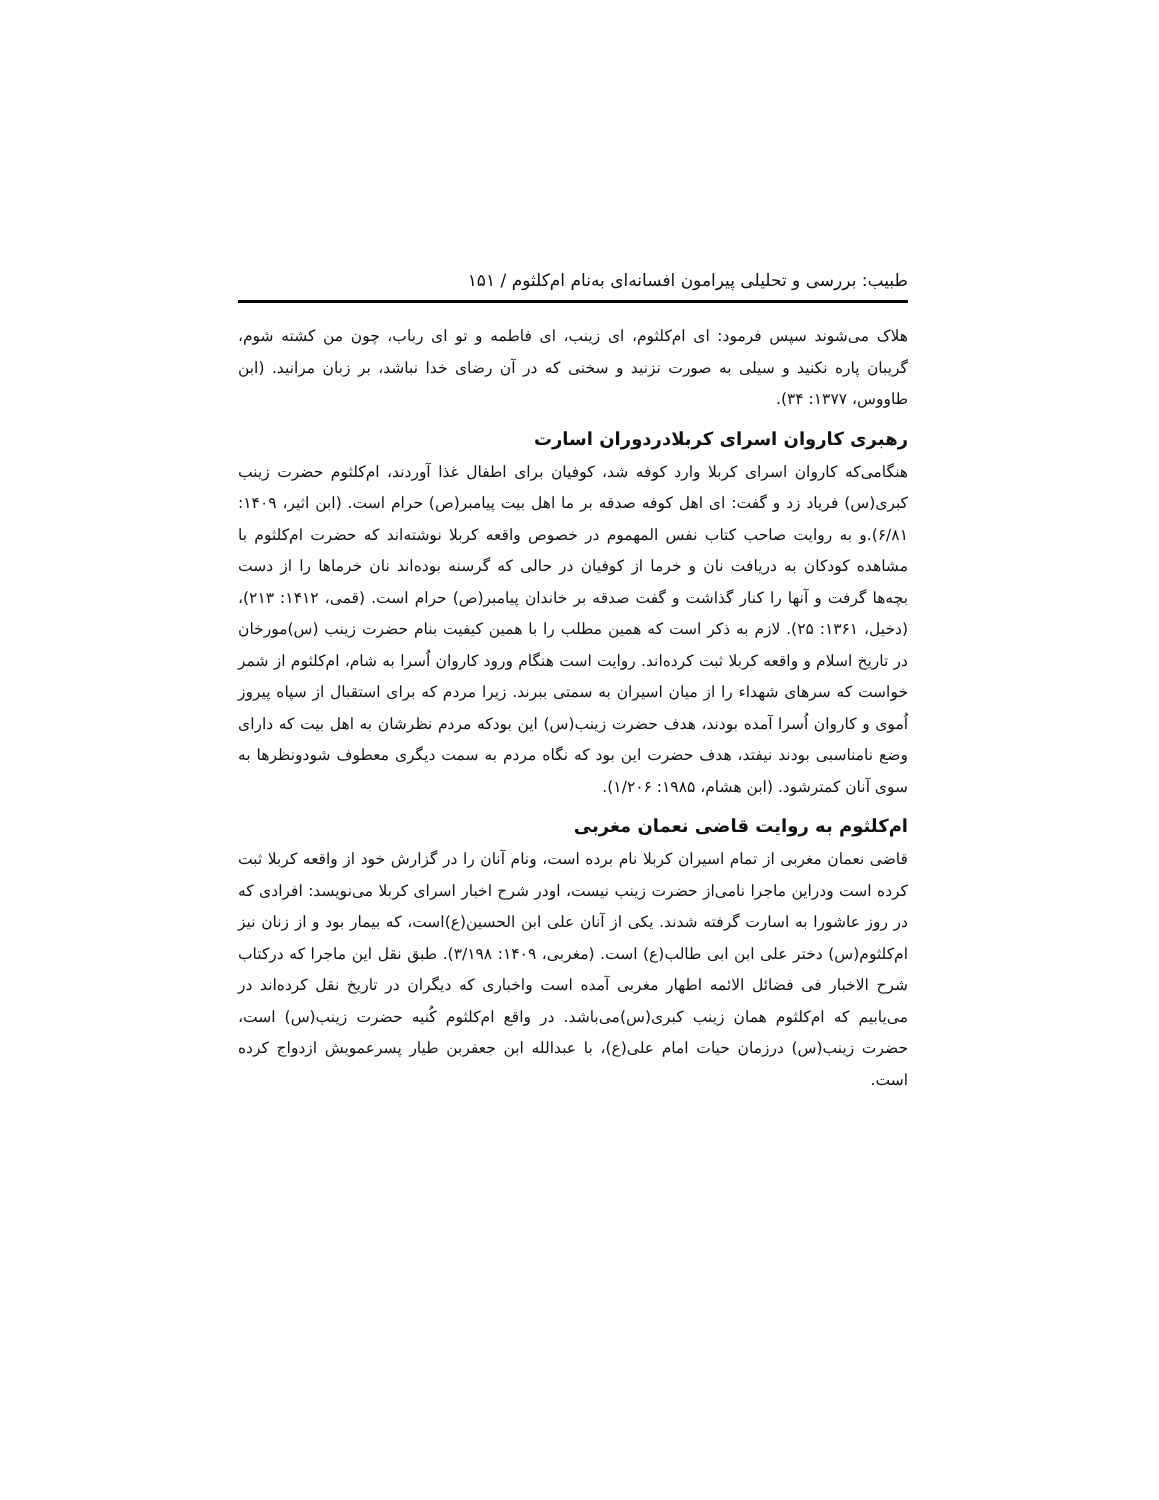طبیب: بررسی و تحلیلی پیرامون افسانه‌ای به‌نام ام‌کلثوم / ۱۵۱
هلاک می‌شوند سپس فرمود: ای ام‌کلثوم، ای زینب، ای فاطمه و تو ای رباب، چون من کشته شوم، گریبان پاره نکنید و سیلی به صورت نزنید و سخنی که در آن رضای خدا نباشد، بر زبان مرانید. (ابن طاووس، ۱۳۷۷: ۳۴).
رهبری کاروان اسرای کربلادردوران اسارت
هنگامی‌که کاروان اسرای کربلا وارد کوفه شد، کوفیان برای اطفال غذا آوردند، ام‌کلثوم حضرت زینب کبری(س) فریاد زد و گفت: ای اهل کوفه صدقه بر ما اهل بیت پیامبر(ص) حرام است. (ابن اثیر، ۱۴۰۹: ۶/۸۱).و به روایت صاحب کتاب نفس المهموم در خصوص واقعه کربلا نوشته‌اند که حضرت ام‌کلثوم با مشاهده کودکان به دریافت نان و خرما از کوفیان در حالی که گرسنه بوده‌اند نان خرماها را از دست بچه‌ها گرفت و آنها را کنار گذاشت و گفت صدقه بر خاندان پیامبر(ص) حرام است. (قمی، ۱۴۱۲: ۲۱۳)، (دخیل، ۱۳۶۱: ۲۵). لازم به ذکر است که همین مطلب را با همین کیفیت بنام حضرت زینب (س)مورخان در تاریخ اسلام و واقعه کربلا ثبت کرده‌اند. روایت است هنگام ورود کاروان اُسرا به شام، ام‌کلثوم از شمر خواست که سرهای شهداء را از میان اسیران به سمتی ببرند. زیرا مردم که برای استقبال از سپاه پیروز اُموی و کاروان اُسرا آمده بودند، هدف حضرت زینب(س) این بودکه مردم نظرشان به اهل بیت که دارای وضع نامناسبی بودند نیفتد، هدف حضرت این بود که نگاه مردم به سمت دیگری معطوف شودونظرها به سوی آنان کمترشود. (ابن هشام، ۱۹۸۵: ۱/۲۰۶).
ام‌کلثوم به روایت قاضی نعمان مغربی
قاضی نعمان مغربی از تمام اسیران کربلا نام برده است، ونام آنان را در گزارش خود از واقعه کربلا ثبت کرده است ودراین ماجرا نامی‌از حضرت زینب نیست، اودر شرح اخبار اسرای کربلا می‌نویسد: افرادی که در روز عاشورا به اسارت گرفته شدند. یکی از آنان علی ابن الحسین(ع)است، که بیمار بود و از زنان نیز ام‌کلثوم(س) دختر علی ابن ابی طالب(ع) است. (مغربی، ۱۴۰۹: ۳/۱۹۸). طبق نقل این ماجرا که درکتاب شرح الاخبار فی فضائل الائمه اطهار مغربی آمده است واخباری که دیگران در تاریخ نقل کرده‌اند در می‌یابیم که ام‌کلثوم همان زینب کبری(س)می‌باشد. در واقع ام‌کلثوم کُنیه حضرت زینب(س) است، حضرت زینب(س) درزمان حیات امام علی(ع)، با عبدالله ابن جعفربن طیار پسرعمویش ازدواج کرده است.